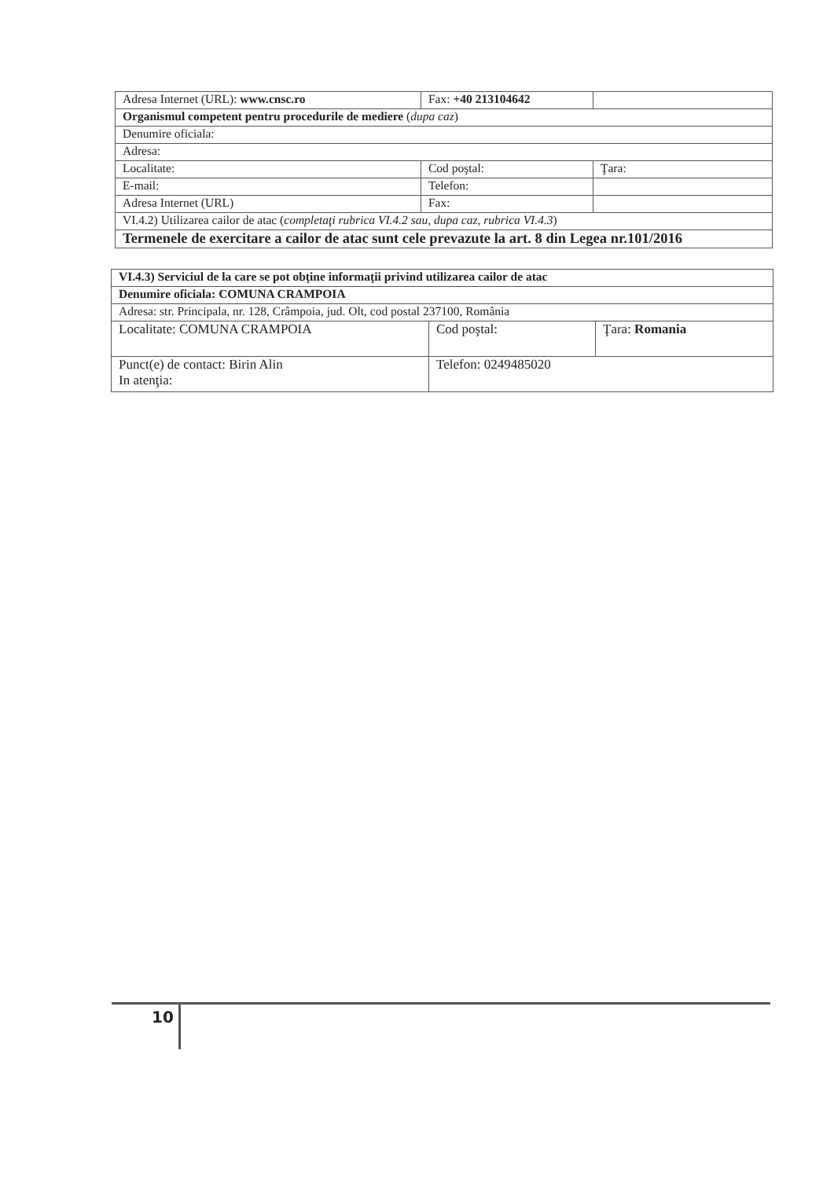| Adresa Internet (URL): www.cnsc.ro | Fax: +40 213104642 | |
| Organismul competent pentru procedurile de mediere ( dupa caz ) | | |
| Denumire oficiala: | | |
| Adresa: | | |
| Localitate: | Cod poştal: | Ţara: |
| E-mail: | Telefon: | |
| Adresa Internet (URL) | Fax: | |
| VI.4.2) Utilizarea cailor de atac ( completaţi rubrica VI.4.2 sau, dupa caz, rubrica VI.4.3 ) | | |
| Termenele de exercitare a cailor de atac sunt cele prevazute la art. 8 din Legea nr.101/2016 | | |
| VI.4.3) Serviciul de la care se pot obţine informaţii privind utilizarea cailor de atac | | |
| Denumire oficiala: COMUNA CRAMPOIA | | |
| Adresa: str. Principala, nr. 128, Crâmpoia, jud. Olt, cod postal 237100, România | | |
| Localitate: COMUNA CRAMPOIA | Cod poştal: | Ţara: Romania |
| Punct(e) de contact: Birin Alin In atenţia: | Telefon: 0249485020 | |
10